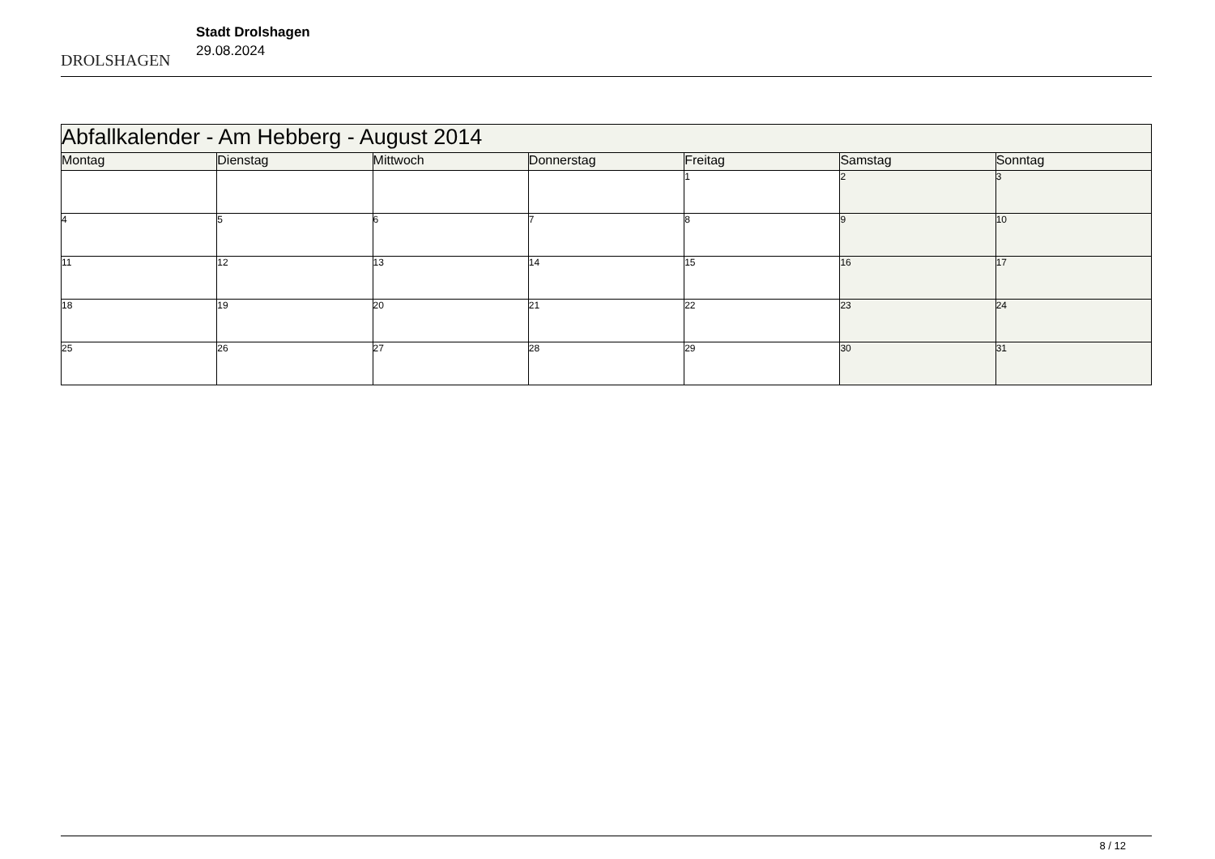DROLSHAGEN
Stadt Drolshagen
29.08.2024
| Abfallkalender - Am Hebberg - August 2014 | | | | | | |
| Montag | Dienstag | Mittwoch | Donnerstag | Freitag | Samstag | Sonntag |
| | | | | 1 | 2 | 3 |
| 4 | 5 | 6 | 7 | 8 | 9 | 10 |
| 11 | 12 | 13 | 14 | 15 | 16 | 17 |
| 18 | 19 | 20 | 21 | 22 | 23 | 24 |
| 25 | 26 | 27 | 28 | 29 | 30 | 31 |
8 / 12